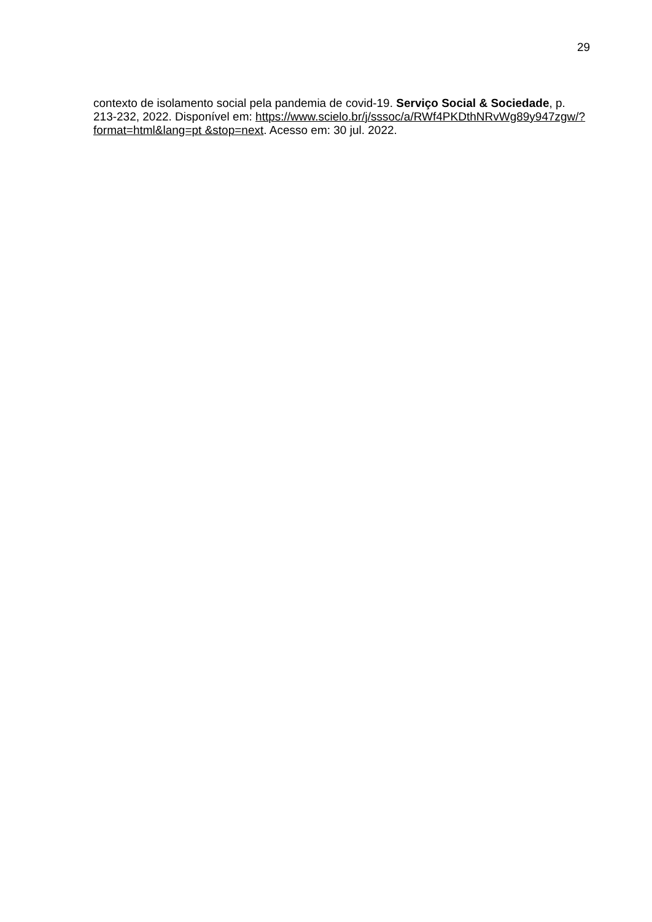29
contexto de isolamento social pela pandemia de covid-19. Serviço Social & Sociedade, p. 213-232, 2022. Disponível em: https://www.scielo.br/j/sssoc/a/RWf4PKDthNRvWg89y947zgw/?format=html&lang=pt &stop=next. Acesso em: 30 jul. 2022.